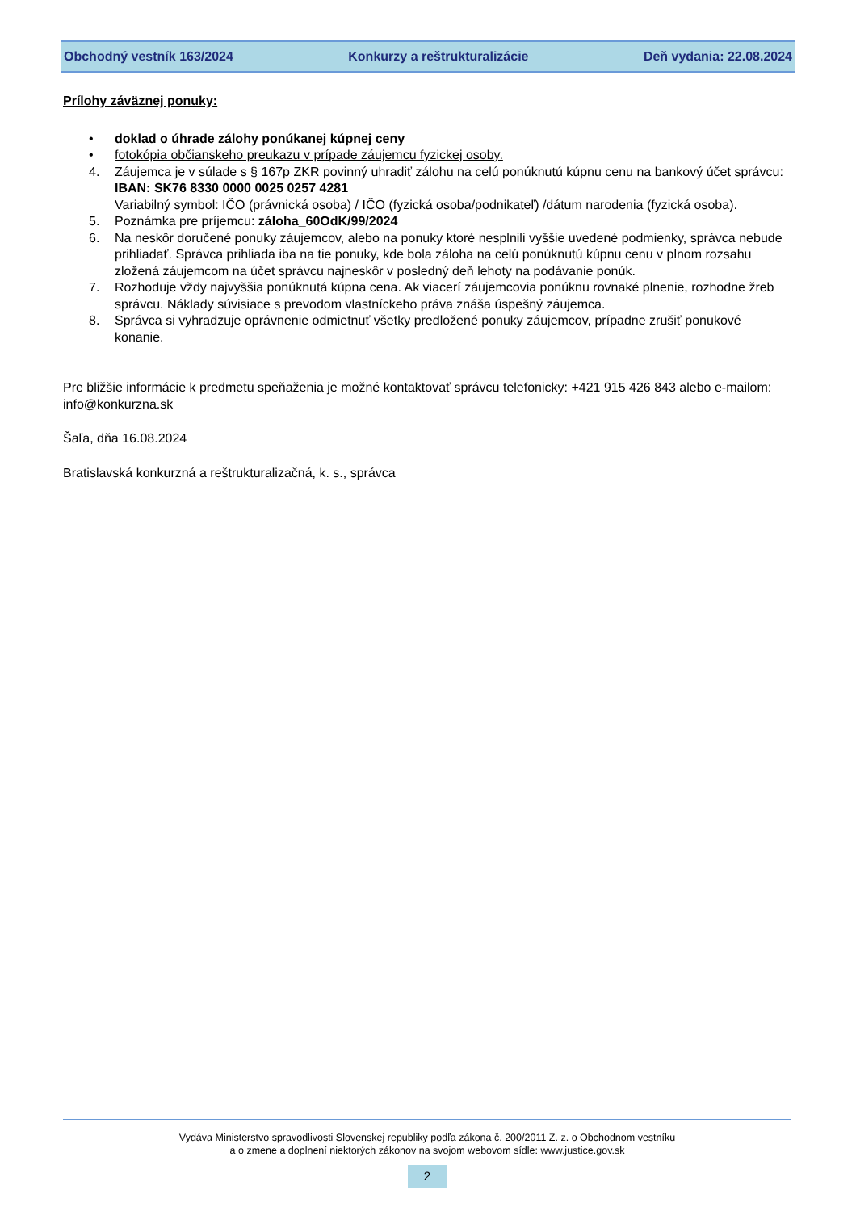Obchodný vestník 163/2024 Konkurzy a reštrukturalizácie Deň vydania: 22.08.2024
Prílohy záväznej ponuky:
• doklad o úhrade zálohy ponúkanej kúpnej ceny
• fotokópia občianskeho preukazu v prípade záujemcu fyzickej osoby.
4. Záujemca je v súlade s § 167p ZKR povinný uhradiť zálohu na celú ponúknutú kúpnu cenu na bankový účet správcu: IBAN: SK76 8330 0000 0025 0257 4281
Variabilný symbol: IČO (právnická osoba) / IČO (fyzická osoba/podnikateľ) /dátum narodenia (fyzická osoba).
5. Poznámka pre príjemcu: záloha_60OdK/99/2024
6. Na neskôr doručené ponuky záujemcov, alebo na ponuky ktoré nesplnili vyššie uvedené podmienky, správca nebude prihliadať. Správca prihliada iba na tie ponuky, kde bola záloha na celú ponúknutú kúpnu cenu v plnom rozsahu zložená záujemcom na účet správcu najneskôr v posledný deň lehoty na podávanie ponúk.
7. Rozhoduje vždy najvyššia ponúknutá kúpna cena. Ak viacerí záujemcovia ponúknu rovnaké plnenie, rozhodne žreb správcu. Náklady súvisiace s prevodom vlastníckeho práva znáša úspešný záujemca.
8. Správca si vyhradzuje oprávnenie odmietnuť všetky predložené ponuky záujemcov, prípadne zrušiť ponukové konanie.
Pre bližšie informácie k predmetu speňaženia je možné kontaktovať správcu telefonicky: +421 915 426 843 alebo e-mailom: info@konkurzna.sk
Šaľa, dňa 16.08.2024
Bratislavská konkurzná a reštrukturalizačná, k. s., správca
Vydáva Ministerstvo spravodlivosti Slovenskej republiky podľa zákona č. 200/2011 Z. z. o Obchodnom vestníku
a o zmene a doplnení niektorých zákonov na svojom webovom sídle: www.justice.gov.sk
2